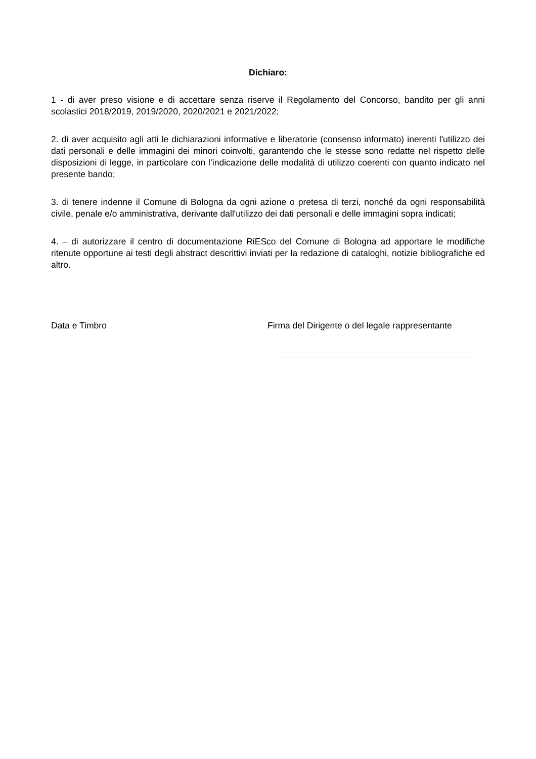Dichiaro:
1 - di aver preso visione e di accettare senza riserve il Regolamento del Concorso, bandito per gli anni scolastici 2018/2019, 2019/2020, 2020/2021 e 2021/2022;
2. di aver acquisito agli atti le dichiarazioni informative e liberatorie (consenso informato) inerenti l'utilizzo dei dati personali e delle immagini dei minori coinvolti, garantendo che le stesse sono redatte nel rispetto delle disposizioni di legge, in particolare con l’indicazione delle modalità di utilizzo coerenti con quanto indicato nel presente bando;
3. di tenere indenne il Comune di Bologna da ogni azione o pretesa di terzi, nonché da ogni responsabilità civile, penale e/o amministrativa, derivante dall'utilizzo dei dati personali e delle immagini sopra indicati;
4. – di autorizzare il centro di documentazione RiESco del Comune di Bologna ad apportare le modifiche ritenute opportune ai testi degli abstract descrittivi inviati per la redazione di cataloghi, notizie bibliografiche ed altro.
Data e Timbro Firma del Dirigente o del legale rappresentante